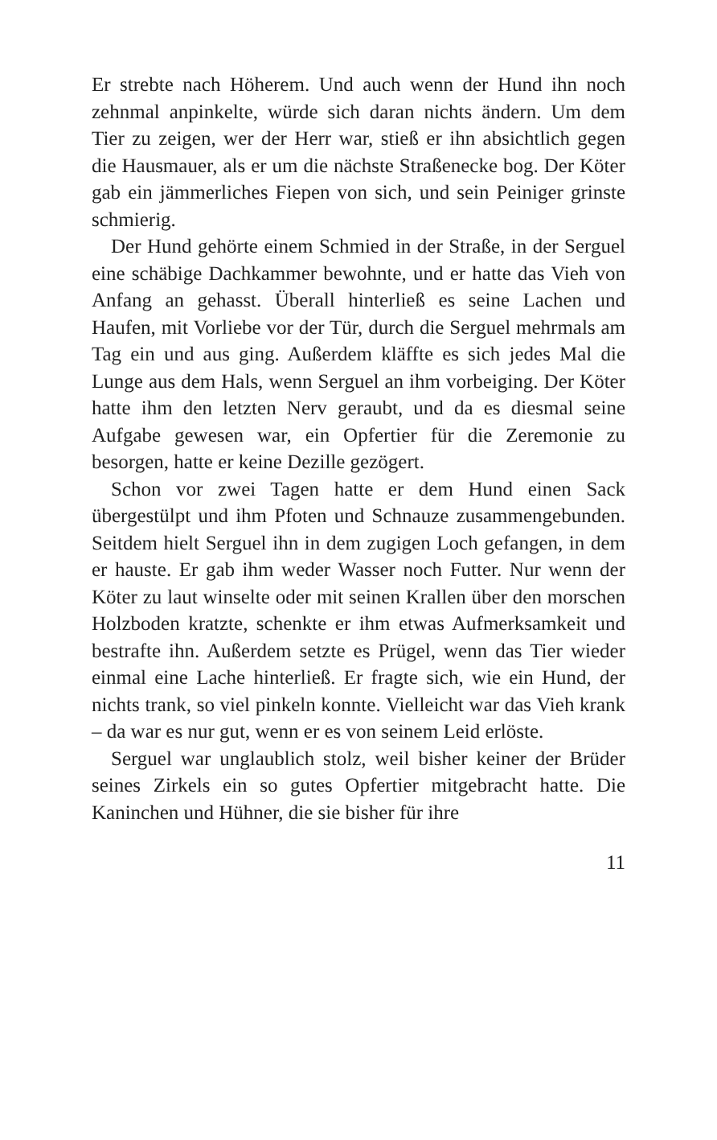Er strebte nach Höherem. Und auch wenn der Hund ihn noch zehnmal anpinkelte, würde sich daran nichts ändern. Um dem Tier zu zeigen, wer der Herr war, stieß er ihn absichtlich gegen die Hausmauer, als er um die nächste Straßenecke bog. Der Köter gab ein jämmerliches Fiepen von sich, und sein Peiniger grinste schmierig.
Der Hund gehörte einem Schmied in der Straße, in der Serguel eine schäbige Dachkammer bewohnte, und er hatte das Vieh von Anfang an gehasst. Überall hinterließ es seine Lachen und Haufen, mit Vorliebe vor der Tür, durch die Serguel mehrmals am Tag ein und aus ging. Außerdem kläffte es sich jedes Mal die Lunge aus dem Hals, wenn Serguel an ihm vorbeiging. Der Köter hatte ihm den letzten Nerv geraubt, und da es diesmal seine Aufgabe gewesen war, ein Opfertier für die Zeremonie zu besorgen, hatte er keine Dezille gezögert.
Schon vor zwei Tagen hatte er dem Hund einen Sack übergestülpt und ihm Pfoten und Schnauze zusammengebunden. Seitdem hielt Serguel ihn in dem zugigen Loch gefangen, in dem er hauste. Er gab ihm weder Wasser noch Futter. Nur wenn der Köter zu laut winselte oder mit seinen Krallen über den morschen Holzboden kratzte, schenkte er ihm etwas Aufmerksamkeit und bestrafte ihn. Außerdem setzte es Prügel, wenn das Tier wieder einmal eine Lache hinterließ. Er fragte sich, wie ein Hund, der nichts trank, so viel pinkeln konnte. Vielleicht war das Vieh krank – da war es nur gut, wenn er es von seinem Leid erlöste.
Serguel war unglaublich stolz, weil bisher keiner der Brüder seines Zirkels ein so gutes Opfertier mitgebracht hatte. Die Kaninchen und Hühner, die sie bisher für ihre
11